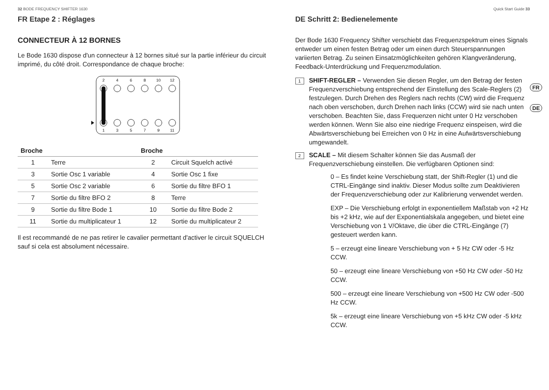32 BODE FREQUENCY SHIFTER 1630
FR Etape 2 : Réglages
CONNECTEUR À 12 BORNES
Le Bode 1630 dispose d'un connecteur à 12 bornes situé sur la partie inférieur du circuit imprimé, du côté droit. Correspondance de chaque broche:
2
4
6
8
10
12
1
3
5
7
9
11
| Broche | | Broche | |
| --- | --- | --- | --- |
| 1 | Terre | 2 | Circuit Squelch activé |
| 3 | Sortie Osc 1 variable | 4 | Sortie Osc 1 fixe |
| 5 | Sortie Osc 2 variable | 6 | Sortie du filtre BFO 1 |
| 7 | Sortie du filtre BFO 2 | 8 | Terre |
| 9 | Sortie du filtre Bode 1 | 10 | Sortie du filtre Bode 2 |
| 11 | Sortie du multiplicateur 1 | 12 | Sortie du multiplicateur 2 |
Il est recommandé de ne pas retirer le cavalier permettant d'activer le circuit SQUELCH sauf si cela est absolument nécessaire.
Quick Start Guide 33
DE Schritt 2: Bedienelemente
Der Bode 1630 Frequency Shifter verschiebt das Frequenzspektrum eines Signals entweder um einen festen Betrag oder um einen durch Steuerspannungen variierten Betrag. Zu seinen Einsatzmöglichkeiten gehören Klangveränderung, Feedback-Unterdrückung und Frequenzmodulation.
1
SHIFT-REGLER – Verwenden Sie diesen Regler, um den Betrag der festen Frequenzverschiebung entsprechend der Einstellung des Scale-Reglers (2) festzulegen. Durch Drehen des Reglers nach rechts (CW) wird die Frequenz nach oben verschoben, durch Drehen nach links (CCW) wird sie nach unten verschoben. Beachten Sie, dass Frequenzen nicht unter 0 Hz verschoben werden können. Wenn Sie also eine niedrige Frequenz einspeisen, wird die Abwärtsverschiebung bei Erreichen von 0 Hz in eine Aufwärtsverschiebung umgewandelt.
2
SCALE – Mit diesem Schalter können Sie das Ausmaß der Frequenzverschiebung einstellen. Die verfügbaren Optionen sind:
0 – Es findet keine Verschiebung statt, der Shift-Regler (1) und die CTRL-Eingänge sind inaktiv. Dieser Modus sollte zum Deaktivieren der Frequenzverschiebung oder zur Kalibrierung verwendet werden.
EXP – Die Verschiebung erfolgt in exponentiellem Maßstab von +2 Hz bis +2 kHz, wie auf der Exponentialskala angegeben, und bietet eine Verschiebung von 1 V/Oktave, die über die CTRL-Eingänge (7) gesteuert werden kann.
5 – erzeugt eine lineare Verschiebung von + 5 Hz CW oder -5 Hz CCW.
50 – erzeugt eine lineare Verschiebung von +50 Hz CW oder -50 Hz CCW.
500 – erzeugt eine lineare Verschiebung von +500 Hz CW oder -500 Hz CCW.
5k – erzeugt eine lineare Verschiebung von +5 kHz CW oder -5 kHz CCW.
FR
DE